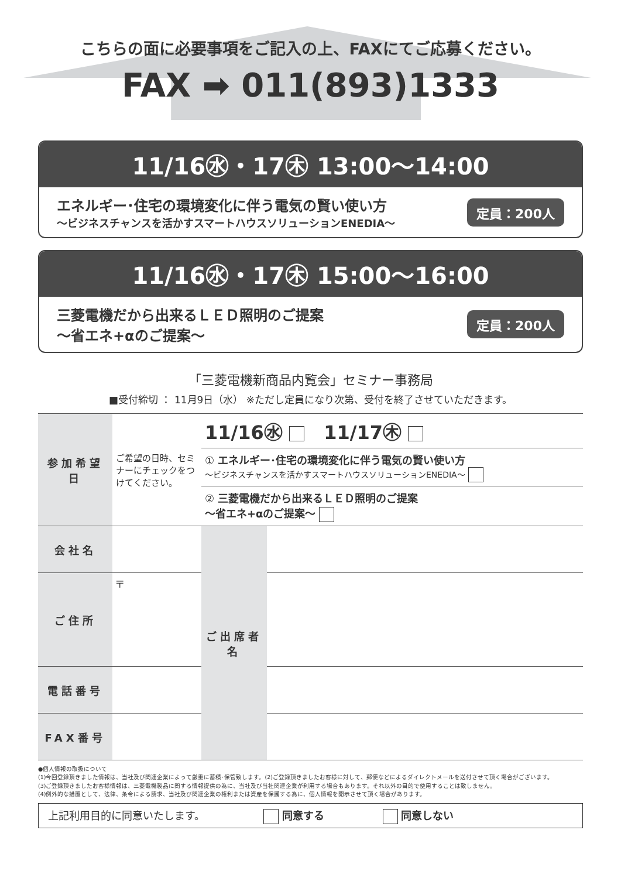こちらの面に必要事項をご記入の上、FAXにてご応募ください。
FAX ➡ 011(893)1333
11/16㊌・17㊍ 13:00～14:00
エネルギー･住宅の環境変化に伴う電気の賢い使い方
～ビジネスチャンスを活かすスマートハウスソリューションENEDIA～
定員：200人
11/16㊌・17㊍ 15:00～16:00
三菱電機だから出来るＬＥＤ照明のご提案
～省エネ+αのご提案～
定員：200人
「三菱電機新商品内覧会」セミナー事務局
■受付締切 ： 11月9日（水） ※ただし定員になり次第、受付を終了させていただきます。
| 参加希望日 | ご希望の日時、セミナーにチェックをつけてください。 | 11/16㊌ 11/17㊍ | | |
| | | ① エネルギー･住宅の環境変化に伴う電気の賢い使い方 ～ビジネスチャンスを活かすスマートハウスソリューションENEDIA～ | | |
| | | ② 三菱電機だから出来るＬＥＤ照明のご提案 ～省エネ+αのご提案～ | | |
| 会社名 | | | ご出席者名 | |
| ご住所 | 〒 | | | |
| 電話番号 | | | | |
| FAX番号 | | | | |
●個人情報の取扱について
(1)今回登録頂きました情報は、当社及び関連企業によって厳重に蓄積･保管致します。(2)ご登録頂きましたお客様に対して、郵便などによるダイレクトメールを送付させて頂く場合がございます。
(3)ご登録頂きましたお客様情報は、三菱電機製品に関する情報提供の為に、当社及び当社関連企業が利用する場合もあります。それ以外の目的で使用することは致しません。
(4)例外的な措置として、法律、条令による請求、当社及び関連企業の権利または資産を保護する為に、個人情報を開示させて頂く場合があります。
上記利用目的に同意いたします。 同意する 同意しない